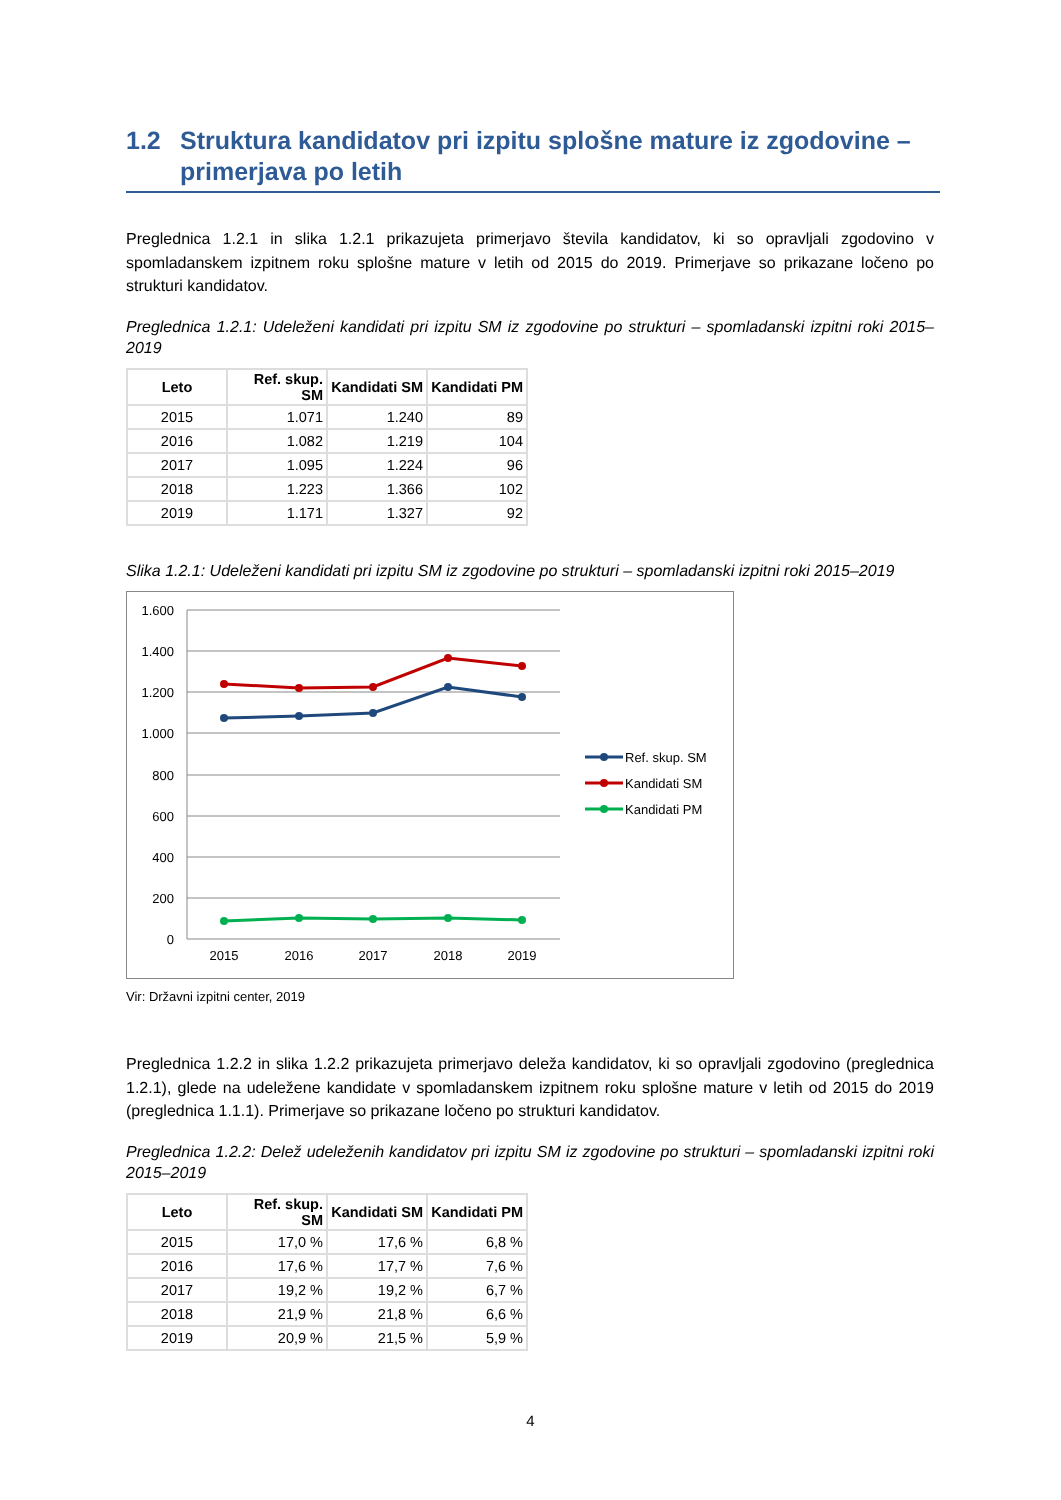1.2 Struktura kandidatov pri izpitu splošne mature iz zgodovine – primerjava po letih
Preglednica 1.2.1 in slika 1.2.1 prikazujeta primerjavo števila kandidatov, ki so opravljali zgodovino v spomladanskem izpitnem roku splošne mature v letih od 2015 do 2019. Primerjave so prikazane ločeno po strukturi kandidatov.
Preglednica 1.2.1: Udeleženi kandidati pri izpitu SM iz zgodovine po strukturi – spomladanski izpitni roki 2015–2019
| Leto | Ref. skup. SM | Kandidati SM | Kandidati PM |
| --- | --- | --- | --- |
| 2015 | 1.071 | 1.240 | 89 |
| 2016 | 1.082 | 1.219 | 104 |
| 2017 | 1.095 | 1.224 | 96 |
| 2018 | 1.223 | 1.366 | 102 |
| 2019 | 1.171 | 1.327 | 92 |
Slika 1.2.1: Udeleženi kandidati pri izpitu SM iz zgodovine po strukturi – spomladanski izpitni roki 2015–2019
1.600
1.400
1.200
1.000
800
600
400
200
0
2015
2016
2017
2018
2019
Ref. skup. SM
Kandidati SM
Kandidati PM
Vir: Državni izpitni center, 2019
Preglednica 1.2.2 in slika 1.2.2 prikazujeta primerjavo deleža kandidatov, ki so opravljali zgodovino (preglednica 1.2.1), glede na udeležene kandidate v spomladanskem izpitnem roku splošne mature v letih od 2015 do 2019 (preglednica 1.1.1). Primerjave so prikazane ločeno po strukturi kandidatov.
Preglednica 1.2.2: Delež udeleženih kandidatov pri izpitu SM iz zgodovine po strukturi – spomladanski izpitni roki 2015–2019
| Leto | Ref. skup. SM | Kandidati SM | Kandidati PM |
| --- | --- | --- | --- |
| 2015 | 17,0 % | 17,6 % | 6,8 % |
| 2016 | 17,6 % | 17,7 % | 7,6 % |
| 2017 | 19,2 % | 19,2 % | 6,7 % |
| 2018 | 21,9 % | 21,8 % | 6,6 % |
| 2019 | 20,9 % | 21,5 % | 5,9 % |
4